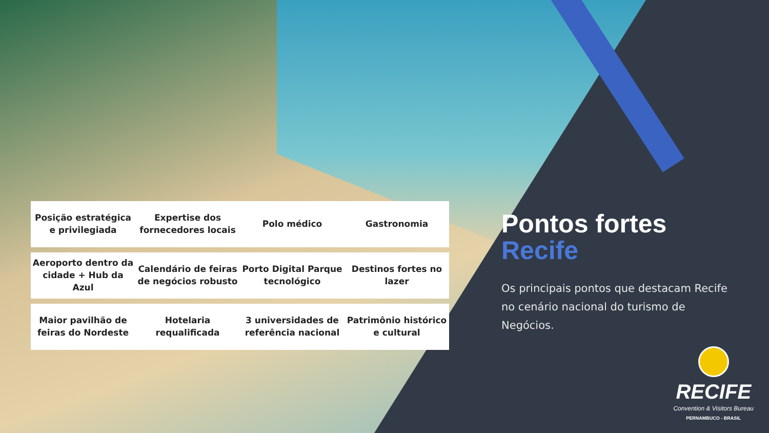| Posição estratégica e privilegiada | Expertise dos fornecedores locais | Polo médico | Gastronomia |
| Aeroporto dentro da cidade + Hub da Azul | Calendário de feiras de negócios robusto | Porto Digital Parque tecnológico | Destinos fortes no lazer |
| Maior pavilhão de feiras do Nordeste | Hotelaria requalificada | 3 universidades de referência nacional | Patrimônio histórico e cultural |
Pontos fortes
Recife
Os principais pontos que destacam Recife no cenário nacional do turismo de Negócios.
RECIFE
Convention & Visitors Bureau
PERNAMBUCO - BRASIL